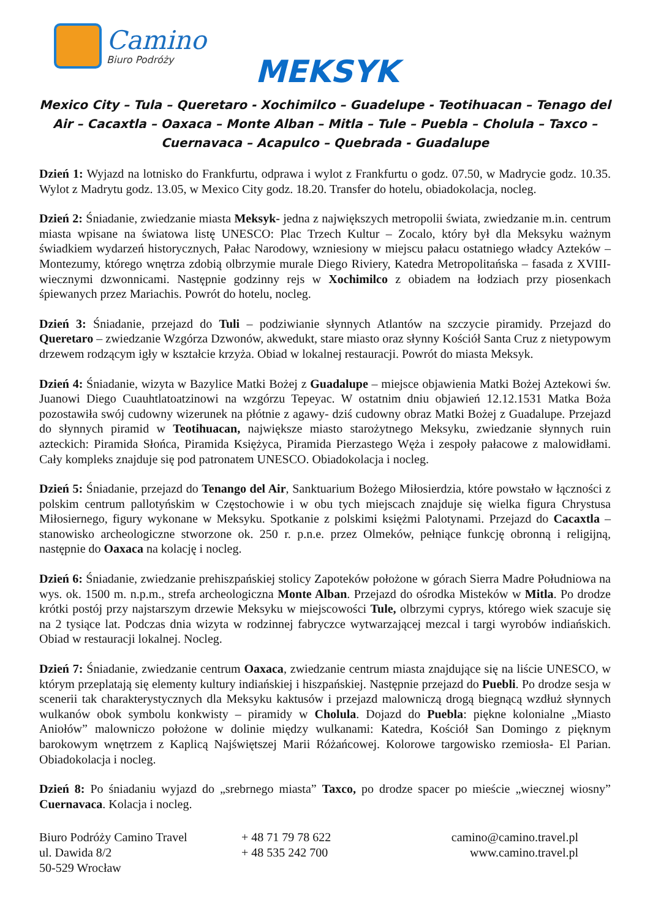Camino
Biuro Podróży
MEKSYK
Mexico City – Tula – Queretaro - Xochimilco – Guadelupe - Teotihuacan – Tenago del Air – Cacaxtla – Oaxaca – Monte Alban – Mitla – Tule – Puebla – Cholula – Taxco – Cuernavaca – Acapulco – Quebrada - Guadalupe
Dzień 1: Wyjazd na lotnisko do Frankfurtu, odprawa i wylot z Frankfurtu o godz. 07.50, w Madrycie godz. 10.35. Wylot z Madrytu godz. 13.05, w Mexico City godz. 18.20. Transfer do hotelu, obiadokolacja, nocleg.
Dzień 2: Śniadanie, zwiedzanie miasta Meksyk- jedna z największych metropolii świata, zwiedzanie m.in. centrum miasta wpisane na światowa listę UNESCO: Plac Trzech Kultur – Zocalo, który był dla Meksyku ważnym świadkiem wydarzeń historycznych, Pałac Narodowy, wzniesiony w miejscu pałacu ostatniego władcy Azteków – Montezumy, którego wnętrza zdobią olbrzymie murale Diego Riviery, Katedra Metropolitańska – fasada z XVIII-wiecznymi dzwonnicami. Następnie godzinny rejs w Xochimilco z obiadem na łodziach przy piosenkach śpiewanych przez Mariachis. Powrót do hotelu, nocleg.
Dzień 3: Śniadanie, przejazd do Tuli – podziwianie słynnych Atlantów na szczycie piramidy. Przejazd do Queretaro – zwiedzanie Wzgórza Dzwonów, akwedukt, stare miasto oraz słynny Kościół Santa Cruz z nietypowym drzewem rodzącym igły w kształcie krzyża. Obiad w lokalnej restauracji. Powrót do miasta Meksyk.
Dzień 4: Śniadanie, wizyta w Bazylice Matki Bożej z Guadalupe – miejsce objawienia Matki Bożej Aztekowi św. Juanowi Diego Cuauhtlatoatzinowi na wzgórzu Tepeyac. W ostatnim dniu objawień 12.12.1531 Matka Boża pozostawiła swój cudowny wizerunek na płótnie z agawy- dziś cudowny obraz Matki Bożej z Guadalupe. Przejazd do słynnych piramid w Teotihuacan, największe miasto starożytnego Meksyku, zwiedzanie słynnych ruin azteckich: Piramida Słońca, Piramida Księżyca, Piramida Pierzastego Węża i zespoły pałacowe z malowidłami. Cały kompleks znajduje się pod patronatem UNESCO. Obiadokolacja i nocleg.
Dzień 5: Śniadanie, przejazd do Tenango del Air, Sanktuarium Bożego Miłosierdzia, które powstało w łączności z polskim centrum pallotyńskim w Częstochowie i w obu tych miejscach znajduje się wielka figura Chrystusa Miłosiernego, figury wykonane w Meksyku. Spotkanie z polskimi księżmi Palotynami. Przejazd do Cacaxtla – stanowisko archeologiczne stworzone ok. 250 r. p.n.e. przez Olmeków, pełniące funkcję obronną i religijną, następnie do Oaxaca na kolację i nocleg.
Dzień 6: Śniadanie, zwiedzanie prehiszpańskiej stolicy Zapoteków położone w górach Sierra Madre Południowa na wys. ok. 1500 m. n.p.m., strefa archeologiczna Monte Alban. Przejazd do ośrodka Misteków w Mitla. Po drodze krótki postój przy najstarszym drzewie Meksyku w miejscowości Tule, olbrzymi cyprys, którego wiek szacuje się na 2 tysiące lat. Podczas dnia wizyta w rodzinnej fabryczce wytwarzającej mezcal i targi wyrobów indiańskich. Obiad w restauracji lokalnej. Nocleg.
Dzień 7: Śniadanie, zwiedzanie centrum Oaxaca, zwiedzanie centrum miasta znajdujące się na liście UNESCO, w którym przeplatają się elementy kultury indiańskiej i hiszpańskiej. Następnie przejazd do Puebli. Po drodze sesja w scenerii tak charakterystycznych dla Meksyku kaktusów i przejazd malowniczą drogą biegnącą wzdłuż słynnych wulkanów obok symbolu konkwisty – piramidy w Cholula. Dojazd do Puebla: piękne kolonialne „Miasto Aniołów” malowniczo położone w dolinie między wulkanami: Katedra, Kościół San Domingo z pięknym barokowym wnętrzem z Kaplicą Najświętszej Marii Różańcowej. Kolorowe targowisko rzemiosła- El Parian. Obiadokolacja i nocleg.
Dzień 8: Po śniadaniu wyjazd do „srebrnego miasta” Taxco, po drodze spacer po mieście „wiecznej wiosny” Cuernavaca. Kolacja i nocleg.
Biuro Podróży Camino Travel
ul. Dawida 8/2
50-529 Wrocław
+ 48 71 79 78 622
+ 48 535 242 700
camino@camino.travel.pl
www.camino.travel.pl